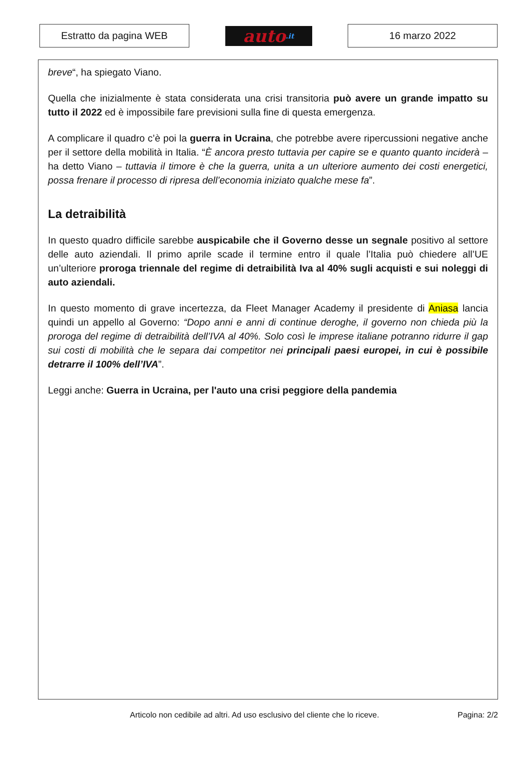Estratto da pagina WEB
auto.it
16 marzo 2022
breve“, ha spiegato Viano.
Quella che inizialmente è stata considerata una crisi transitoria può avere un grande impatto su tutto il 2022 ed è impossibile fare previsioni sulla fine di questa emergenza.
A complicare il quadro c’è poi la guerra in Ucraina, che potrebbe avere ripercussioni negative anche per il settore della mobilità in Italia. “È ancora presto tuttavia per capire se e quanto quanto inciderà – ha detto Viano – tuttavia il timore è che la guerra, unita a un ulteriore aumento dei costi energetici, possa frenare il processo di ripresa dell’economia iniziato qualche mese fa”.
La detraibilità
In questo quadro difficile sarebbe auspicabile che il Governo desse un segnale positivo al settore delle auto aziendali. Il primo aprile scade il termine entro il quale l’Italia può chiedere all’UE un’ulteriore proroga triennale del regime di detraibilità Iva al 40% sugli acquisti e sui noleggi di auto aziendali.
In questo momento di grave incertezza, da Fleet Manager Academy il presidente di Aniasa lancia quindi un appello al Governo: “Dopo anni e anni di continue deroghe, il governo non chieda più la proroga del regime di detraibilità dell’IVA al 40%. Solo così le imprese italiane potranno ridurre il gap sui costi di mobilità che le separa dai competitor nei principali paesi europei, in cui è possibile detrarre il 100% dell’IVA”.
Leggi anche: Guerra in Ucraina, per l'auto una crisi peggiore della pandemia
Articolo non cedibile ad altri. Ad uso esclusivo del cliente che lo riceve. Pagina: 2/2